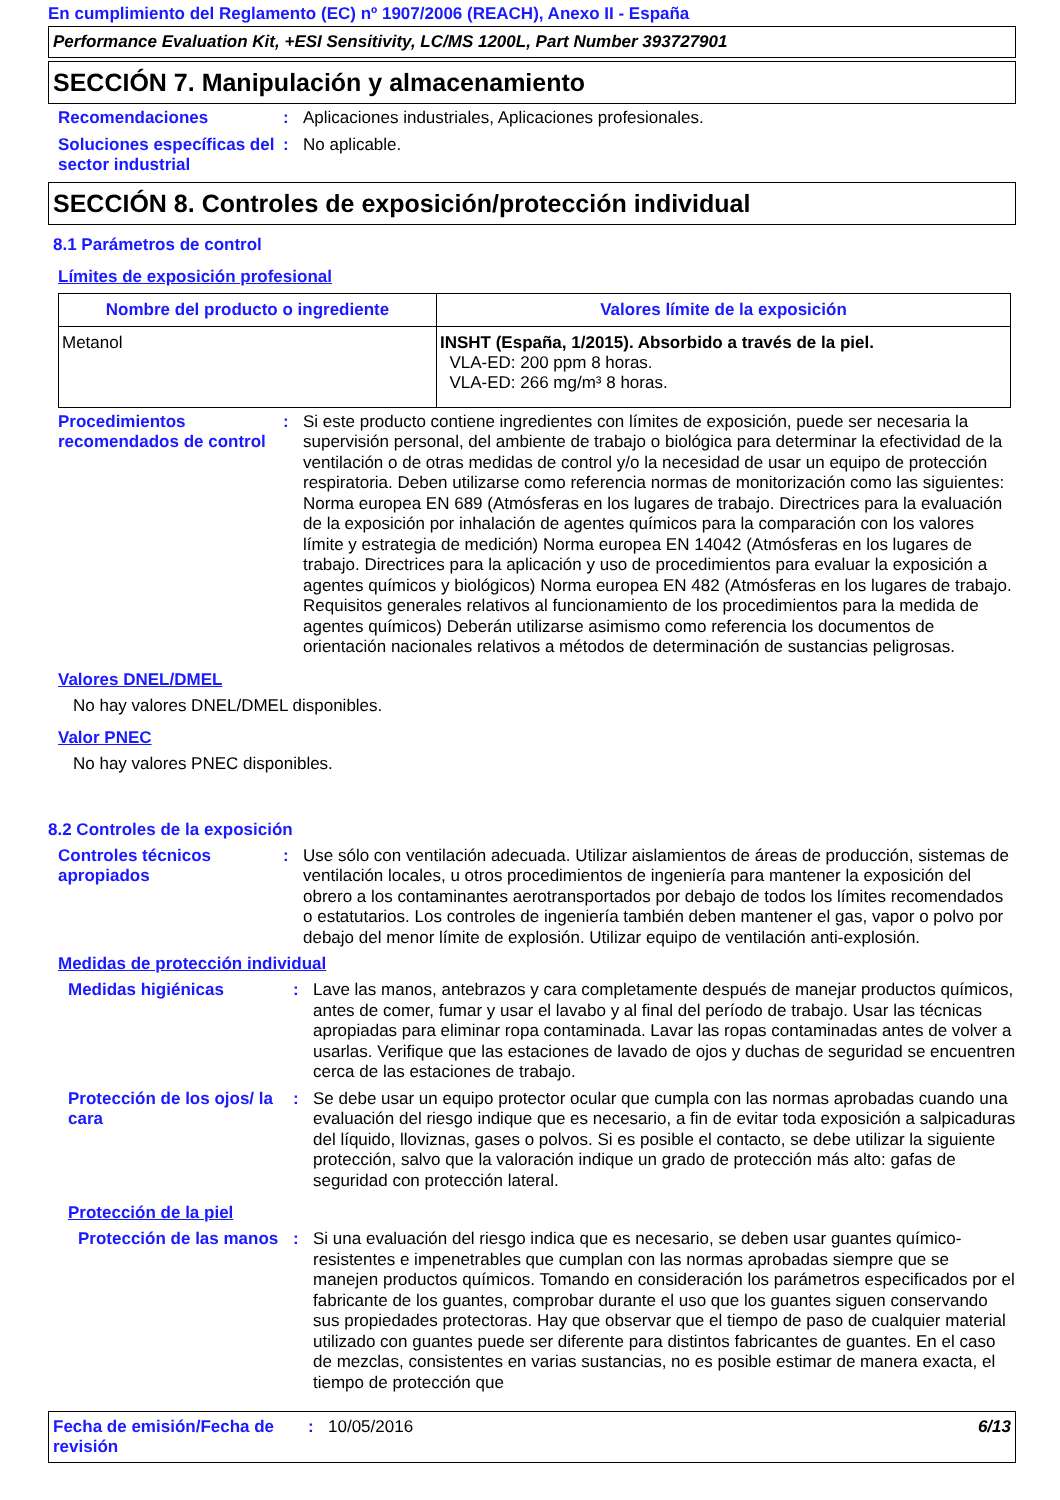En cumplimiento del Reglamento (EC) nº 1907/2006 (REACH), Anexo II - España
Performance Evaluation Kit, +ESI Sensitivity, LC/MS 1200L, Part Number 393727901
SECCIÓN 7. Manipulación y almacenamiento
Recomendaciones : Aplicaciones industriales, Aplicaciones profesionales.
Soluciones específicas del sector industrial
: No aplicable.
SECCIÓN 8. Controles de exposición/protección individual
8.1 Parámetros de control
Límites de exposición profesional
| Nombre del producto o ingrediente | Valores límite de la exposición |
| --- | --- |
| Metanol | INSHT (España, 1/2015). Absorbido a través de la piel. VLA-ED: 200 ppm 8 horas. VLA-ED: 266 mg/m³ 8 horas. |
Procedimientos recomendados de control
: Si este producto contiene ingredientes con límites de exposición, puede ser necesaria la supervisión personal, del ambiente de trabajo o biológica para determinar la efectividad de la ventilación o de otras medidas de control y/o la necesidad de usar un equipo de protección respiratoria. Deben utilizarse como referencia normas de monitorización como las siguientes: Norma europea EN 689 (Atmósferas en los lugares de trabajo. Directrices para la evaluación de la exposición por inhalación de agentes químicos para la comparación con los valores límite y estrategia de medición) Norma europea EN 14042 (Atmósferas en los lugares de trabajo. Directrices para la aplicación y uso de procedimientos para evaluar la exposición a agentes químicos y biológicos) Norma europea EN 482 (Atmósferas en los lugares de trabajo. Requisitos generales relativos al funcionamiento de los procedimientos para la medida de agentes químicos) Deberán utilizarse asimismo como referencia los documentos de orientación nacionales relativos a métodos de determinación de sustancias peligrosas.
Valores DNEL/DMEL
No hay valores DNEL/DMEL disponibles.
Valor PNEC
No hay valores PNEC disponibles.
8.2 Controles de la exposición
Controles técnicos apropiados
: Use sólo con ventilación adecuada. Utilizar aislamientos de áreas de producción, sistemas de ventilación locales, u otros procedimientos de ingeniería para mantener la exposición del obrero a los contaminantes aerotransportados por debajo de todos los límites recomendados o estatutarios. Los controles de ingeniería también deben mantener el gas, vapor o polvo por debajo del menor límite de explosión. Utilizar equipo de ventilación anti-explosión.
Medidas de protección individual
Medidas higiénicas : Lave las manos, antebrazos y cara completamente después de manejar productos químicos, antes de comer, fumar y usar el lavabo y al final del período de trabajo. Usar las técnicas apropiadas para eliminar ropa contaminada. Lavar las ropas contaminadas antes de volver a usarlas. Verifique que las estaciones de lavado de ojos y duchas de seguridad se encuentren cerca de las estaciones de trabajo.
Protección de los ojos/ la cara
: Se debe usar un equipo protector ocular que cumpla con las normas aprobadas cuando una evaluación del riesgo indique que es necesario, a fin de evitar toda exposición a salpicaduras del líquido, lloviznas, gases o polvos. Si es posible el contacto, se debe utilizar la siguiente protección, salvo que la valoración indique un grado de protección más alto: gafas de seguridad con protección lateral.
Protección de la piel
Protección de las manos
: Si una evaluación del riesgo indica que es necesario, se deben usar guantes químico-resistentes e impenetrables que cumplan con las normas aprobadas siempre que se manejen productos químicos. Tomando en consideración los parámetros especificados por el fabricante de los guantes, comprobar durante el uso que los guantes siguen conservando sus propiedades protectoras. Hay que observar que el tiempo de paso de cualquier material utilizado con guantes puede ser diferente para distintos fabricantes de guantes. En el caso de mezclas, consistentes en varias sustancias, no es posible estimar de manera exacta, el tiempo de protección que
Fecha de emisión/Fecha de revisión
: 10/05/2016 6/13